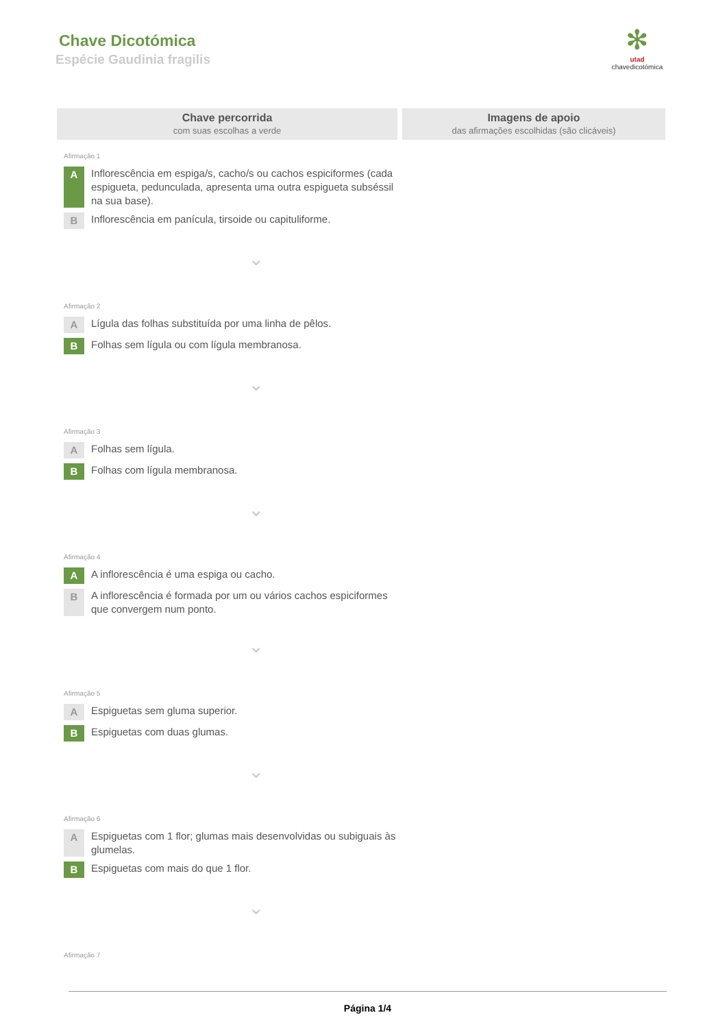Chave Dicotómica
Espécie Gaudinia fragilis
✻
utad
chavedicotómica
Chave percorrida
com suas escolhas a verde
Imagens de apoio
das afirmações escolhidas (são clicáveis)
Afirmação 1
A Inflorescência em espiga/s, cacho/s ou cachos espiciformes (cada espigueta, pedunculada, apresenta uma outra espigueta subséssil na sua base).
B Inflorescência em panícula, tirsoide ou capituliforme.
⌄
Afirmação 2
A Lígula das folhas substituída por uma linha de pêlos.
B Folhas sem lígula ou com lígula membranosa.
⌄
Afirmação 3
A Folhas sem lígula.
B Folhas com lígula membranosa.
⌄
Afirmação 4
A A inflorescência é uma espiga ou cacho.
B A inflorescência é formada por um ou vários cachos espiciformes que convergem num ponto.
⌄
Afirmação 5
A Espiguetas sem gluma superior.
B Espiguetas com duas glumas.
⌄
Afirmação 6
A Espiguetas com 1 flor; glumas mais desenvolvidas ou subiguais às glumelas.
B Espiguetas com mais do que 1 flor.
⌄
Afirmação 7
Página 1/4